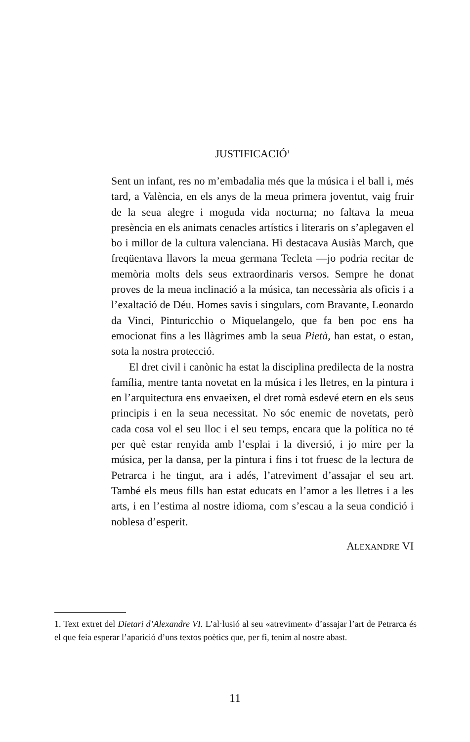JUSTIFICACIÓ<sup>1</sup>
Sent un infant, res no m’embadalia més que la música i el ball i, més tard, a València, en els anys de la meua primera joventut, vaig fruir de la seua alegre i moguda vida nocturna; no faltava la meua presència en els animats cenacles artístics i literaris on s’aplegaven el bo i millor de la cultura valenciana. Hi destacava Ausiàs March, que freqüentava llavors la meua germana Tecleta —jo podria recitar de memòria molts dels seus extraordinaris versos. Sempre he donat proves de la meua inclinació a la música, tan necessària als oficis i a l’exaltació de Déu. Homes savis i singulars, com Bravante, Leonardo da Vinci, Pinturicchio o Miquelangelo, que fa ben poc ens ha emocionat fins a les llàgrimes amb la seua Pietà, han estat, o estan, sota la nostra protecció.
El dret civil i canònic ha estat la disciplina predilecta de la nostra família, mentre tanta novetat en la música i les lletres, en la pintura i en l’arquitectura ens envaeixen, el dret romà esdevé etern en els seus principis i en la seua necessitat. No sóc enemic de novetats, però cada cosa vol el seu lloc i el seu temps, encara que la política no té per què estar renyida amb l’esplai i la diversió, i jo mire per la música, per la dansa, per la pintura i fins i tot fruesc de la lectura de Petrarca i he tingut, ara i adés, l’atreviment d’assajar el seu art. També els meus fills han estat educats en l’amor a les lletres i a les arts, i en l’estima al nostre idioma, com s’escau a la seua condició i noblesa d’esperit.
ALEXANDRE VI
1. Text extret del Dietari d’Alexandre VI. L’al·lusió al seu «atreviment» d’assajar l’art de Petrarca és el que feia esperar l’aparició d’uns textos poètics que, per fi, tenim al nostre abast.
11